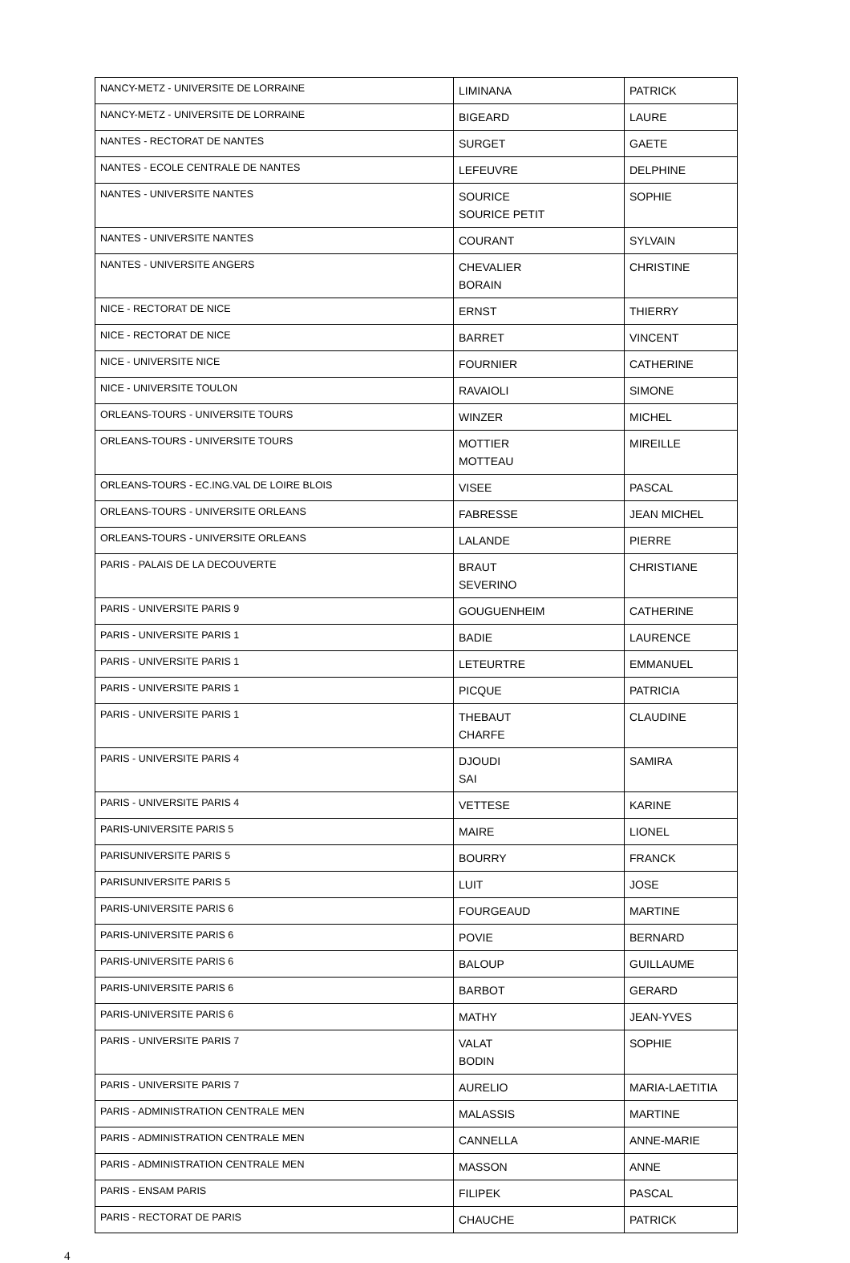| NANCY-METZ - UNIVERSITE DE LORRAINE | LIMINANA | PATRICK |
| NANCY-METZ - UNIVERSITE DE LORRAINE | BIGEARD | LAURE |
| NANTES - RECTORAT DE NANTES | SURGET | GAETE |
| NANTES - ECOLE CENTRALE DE NANTES | LEFEUVRE | DELPHINE |
| NANTES - UNIVERSITE NANTES | SOURICE SOURICE PETIT | SOPHIE |
| NANTES - UNIVERSITE NANTES | COURANT | SYLVAIN |
| NANTES - UNIVERSITE ANGERS | CHEVALIER BORAIN | CHRISTINE |
| NICE - RECTORAT DE NICE | ERNST | THIERRY |
| NICE - RECTORAT DE NICE | BARRET | VINCENT |
| NICE - UNIVERSITE NICE | FOURNIER | CATHERINE |
| NICE - UNIVERSITE TOULON | RAVAIOLI | SIMONE |
| ORLEANS-TOURS - UNIVERSITE TOURS | WINZER | MICHEL |
| ORLEANS-TOURS - UNIVERSITE TOURS | MOTTIER MOTTEAU | MIREILLE |
| ORLEANS-TOURS - EC.ING.VAL DE LOIRE BLOIS | VISEE | PASCAL |
| ORLEANS-TOURS - UNIVERSITE ORLEANS | FABRESSE | JEAN MICHEL |
| ORLEANS-TOURS - UNIVERSITE ORLEANS | LALANDE | PIERRE |
| PARIS - PALAIS DE LA DECOUVERTE | BRAUT SEVERINO | CHRISTIANE |
| PARIS - UNIVERSITE PARIS 9 | GOUGUENHEIM | CATHERINE |
| PARIS - UNIVERSITE PARIS 1 | BADIE | LAURENCE |
| PARIS - UNIVERSITE PARIS 1 | LETEURTRE | EMMANUEL |
| PARIS - UNIVERSITE PARIS 1 | PICQUE | PATRICIA |
| PARIS - UNIVERSITE PARIS 1 | THEBAUT CHARFE | CLAUDINE |
| PARIS - UNIVERSITE PARIS 4 | DJOUDI SAI | SAMIRA |
| PARIS - UNIVERSITE PARIS 4 | VETTESE | KARINE |
| PARIS-UNIVERSITE PARIS 5 | MAIRE | LIONEL |
| PARISUNIVERSITE PARIS 5 | BOURRY | FRANCK |
| PARISUNIVERSITE PARIS 5 | LUIT | JOSE |
| PARIS-UNIVERSITE PARIS 6 | FOURGEAUD | MARTINE |
| PARIS-UNIVERSITE PARIS 6 | POVIE | BERNARD |
| PARIS-UNIVERSITE PARIS 6 | BALOUP | GUILLAUME |
| PARIS-UNIVERSITE PARIS 6 | BARBOT | GERARD |
| PARIS-UNIVERSITE PARIS 6 | MATHY | JEAN-YVES |
| PARIS - UNIVERSITE PARIS 7 | VALAT BODIN | SOPHIE |
| PARIS - UNIVERSITE PARIS 7 | AURELIO | MARIA-LAETITIA |
| PARIS - ADMINISTRATION CENTRALE MEN | MALASSIS | MARTINE |
| PARIS - ADMINISTRATION CENTRALE MEN | CANNELLA | ANNE-MARIE |
| PARIS - ADMINISTRATION CENTRALE MEN | MASSON | ANNE |
| PARIS - ENSAM PARIS | FILIPEK | PASCAL |
| PARIS - RECTORAT DE PARIS | CHAUCHE | PATRICK |
4